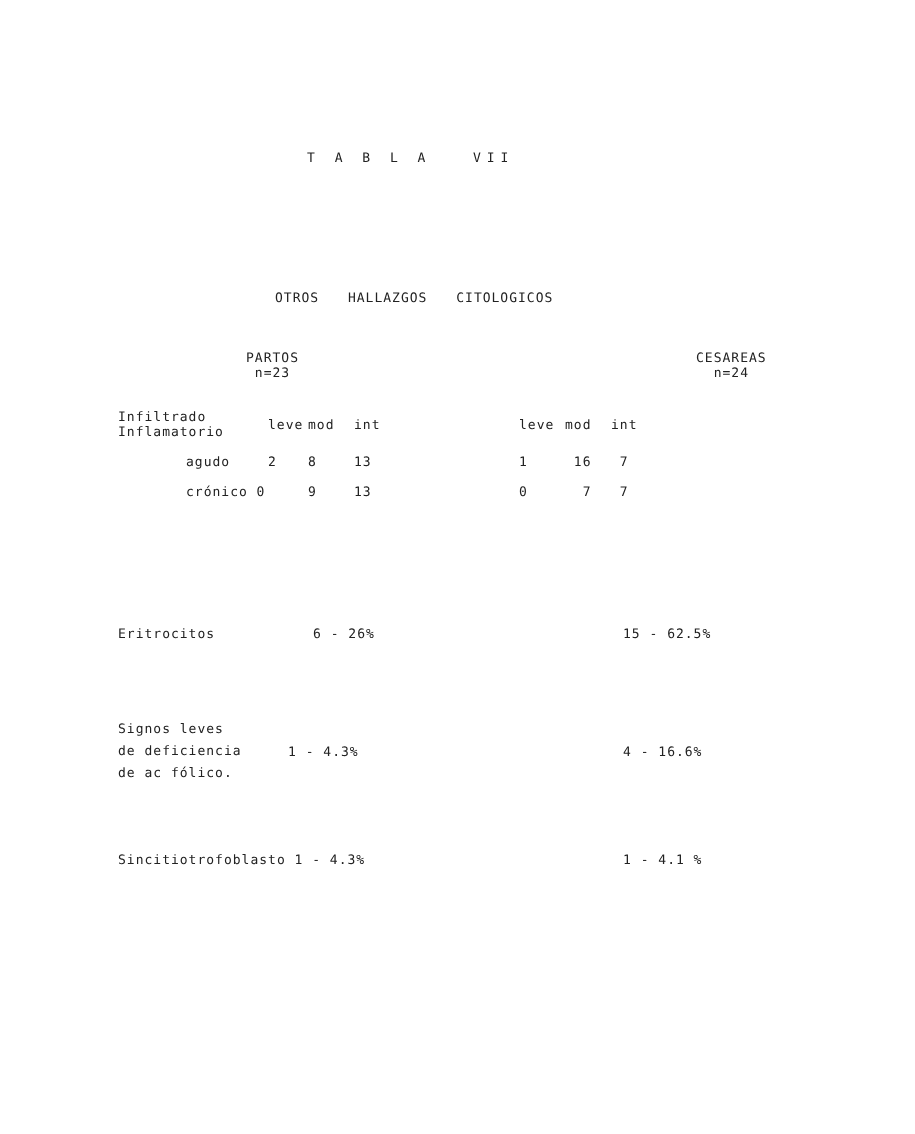T A B L A VII
OTROS HALLAZGOS CITOLOGICOS
| PARTOS n=23 | | CESAREAS n=24 |
| Infiltrado Inflamatorio | leve | mod | int | leve | mod | int |
| agudo | 2 | 8 | 13 | 1 | 16 | 7 |
| crónico 0 | | 9 | 13 | 0 | 7 | 7 |
| Eritrocitos | 6 - 26% | 15 - 62.5% |
| Signos leves de deficiencia de ac fólico. | 1 - 4.3% | 4 - 16.6% |
| Sincitiotrofoblasto 1 - 4.3% | 1 - 4.1 % |